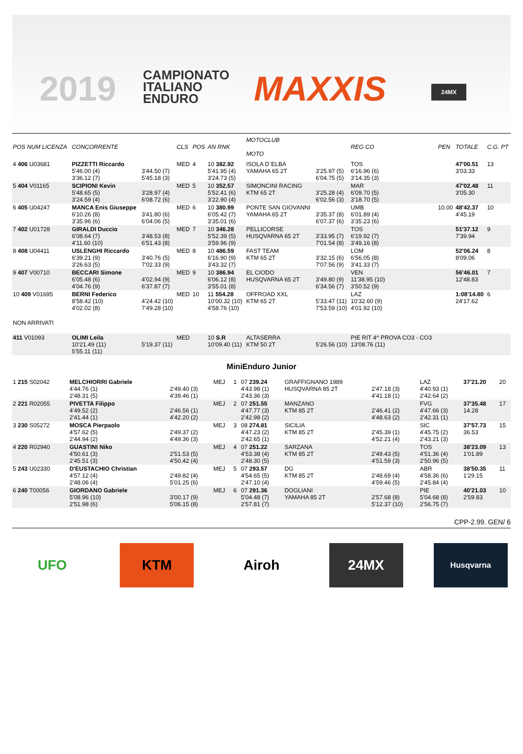2019
CAMPIONATO
ITALIANO
ENDURO
MAXXIS 24MX
| POS NUM LICENZA | CONCORRENTE | | CLS | POS | AN RNK | MOTOCLUB MOTO | | REG CO | PEN | TOTALE | C.G. PT |
| --- | --- | --- | --- | --- | --- | --- | --- | --- | --- | --- | --- |
| 4 406 U03681 | PIZZETTI Riccardo 5'46.00 (4) 3'36.12 (7) | 3'44.50 (7) 5'45.18 (3) | MED | 4 | 10 382.92 5'41.95 (4) 3'24.73 (5) | ISOLA D`ELBA YAMAHA 65 2T | 3'25.97 (5) 6'04.75 (5) | TOS 6'16.96 (6) 3'14.35 (3) | | 47'00.51 3'03.33 | 13 |
| 5 404 V01165 | SCIPIONI Kevin 5'48.65 (5) 3'24.59 (4) | 3'28.97 (4) 6'08.72 (6) | MED | 5 | 10 352.57 5'52.41 (6) 3'22.90 (4) | SIMONCINI RACING KTM 65 2T | 3'25.28 (4) 6'02.56 (3) | MAR 6'09.70 (5) 3'18.70 (5) | | 47'02.48 3'05.30 | 11 |
| 6 405 U04247 | MANCA Enis Giuseppe 6'10.26 (8) 3'35.96 (6) | 3'41.80 (6) 6'04.06 (5) | MED | 6 | 10 380.99 6'05.42 (7) 3'35.01 (6) | PONTE SAN GIOVANNI YAMAHA 65 2T | 3'35.37 (8) 6'07.37 (6) | UMB 6'01.89 (4) 3'35.23 (6) | 10.00 | 48'42.37 4'45.19 | 10 |
| 7 402 U01728 | GIRALDI Duccio 6'08.64 (7) 4'11.60 (10) | 3'48.53 (8) 6'51.43 (8) | MED | 7 | 10 346.28 5'52.39 (5) 3'59.96 (9) | PELLICORSE HUSQVARNA 65 2T | 3'33.95 (7) 7'01.54 (8) | TOS 6'19.92 (7) 3'49.16 (8) | | 51'37.12 7'39.94 | 9 |
| 8 408 U04411 | USLENGHI Riccardo 6'39.21 (9) 3'26.63 (5) | 3'40.76 (5) 7'02.33 (9) | MED | 8 | 10 486.59 6'16.90 (9) 3'43.32 (7) | FAST TEAM KTM 65 2T | 3'32.15 (6) 7'07.56 (9) | LOM 6'56.05 (8) 3'41.33 (7) | | 52'06.24 8'09.06 | 8 |
| 9 407 V00710 | BECCARI Simone 6'05.48 (6) 4'04.76 (9) | 4'02.94 (9) 6'37.87 (7) | MED | 9 | 10 386.94 6'06.12 (8) 3'55.01 (8) | EL CIODO HUSQVARNA 65 2T | 3'49.80 (9) 6'34.56 (7) | VEN 11'38.95 (10) 3'50.52 (9) | | 56'46.01 12'48.83 | 7 |
| 10 409 V01695 | BERNI Federico 8'58.42 (10) 4'02.02 (8) | 4'24.42 (10) 7'49.28 (10) | MED | 10 | 11 554.28 10'00.32 (10) 4'58.76 (10) | OFFROAD XXL KTM 65 2T | 5'33.47 (11) 7'53.59 (10) | LAZ 10'32.60 (9) 4'01.92 (10) | | 1:08'14.80 24'17.62 | 6 |
| NON ARRIVATI | | | | | | | | | | | |
| 411 V01093 | OLIMI Leila 10'21.49 (11) 5'55.11 (11) | 5'19.37 (11) | MED | | 10 S.R 10'09.40 (11) | ALTASERRA KTM 50 2T | 5'26.56 (10) | PIE RIT 4^ PROVA CO3 - CO3 13'08.76 (11) | | | |
MiniEnduro Junior
| 1 215 S02042 | MELCHIORRI Gabriele 4'44.76 (1) 2'48.31 (5) | 2'49.40 (3) 4'39.46 (1) | MEJ | 1 | 07 239.24 4'43.98 (1) 2'43.36 (3) | GRAFFIGNANO 1989 HUSQVARNA 85 2T | 2'47.18 (3) 4'41.18 (1) | LAZ 4'40.93 (1) 2'42.64 (2) | 37'21.20 | 20 |
| 2 221 R02055 | PIVETTA Filippo 4'49.52 (2) 2'41.44 (1) | 2'46.56 (1) 4'42.20 (2) | MEJ | 2 | 07 251.55 4'47.77 (3) 2'42.98 (2) | MANZANO KTM 85 2T | 2'46.41 (2) 4'48.63 (2) | FVG 4'47.66 (3) 2'42.31 (1) | 37'35.48 14.28 | 17 |
| 3 230 S05272 | MOSCA Pierpaolo 4'57.62 (5) 2'44.94 (2) | 2'49.37 (2) 4'49.36 (3) | MEJ | 3 | 08 274.81 4'47.23 (2) 2'42.65 (1) | SICILIA KTM 85 2T | 2'45.39 (1) 4'52.21 (4) | SIC 4'45.75 (2) 2'43.21 (3) | 37'57.73 36.53 | 15 |
| 4 220 R02940 | GUASTINI Niko 4'50.61 (3) 2'45.51 (3) | 2'51.53 (5) 4'50.42 (4) | MEJ | 4 | 07 251.22 4'53.38 (4) 2'48.30 (5) | SARZANA KTM 85 2T | 2'49.43 (5) 4'51.59 (3) | TOS 4'51.36 (4) 2'50.96 (5) | 38'23.09 1'01.89 | 13 |
| 5 243 U02330 | D'EUSTACHIO Christian 4'57.12 (4) 2'48.06 (4) | 2'49.82 (4) 5'01.25 (6) | MEJ | 5 | 07 293.57 4'54.65 (5) 2'47.10 (4) | DG KTM 85 2T | 2'48.69 (4) 4'59.46 (5) | ABR 4'58.36 (6) 2'45.84 (4) | 38'50.35 1'29.15 | 11 |
| 6 240 T00056 | GIORDANO Gabriele 5'08.96 (10) 2'51.98 (6) | 3'00.17 (9) 5'06.15 (8) | MEJ | 6 | 07 291.36 5'04.48 (7) 2'57.81 (7) | DOGLIANI YAMAHA 85 2T | 2'57.68 (8) 5'12.37 (10) | PIE 5'04.68 (8) 2'56.75 (7) | 40'21.03 2'59.83 | 10 |
CPP-2.99. GEN/ 6
UFO KTM Airoh 24MX
Husqvarna